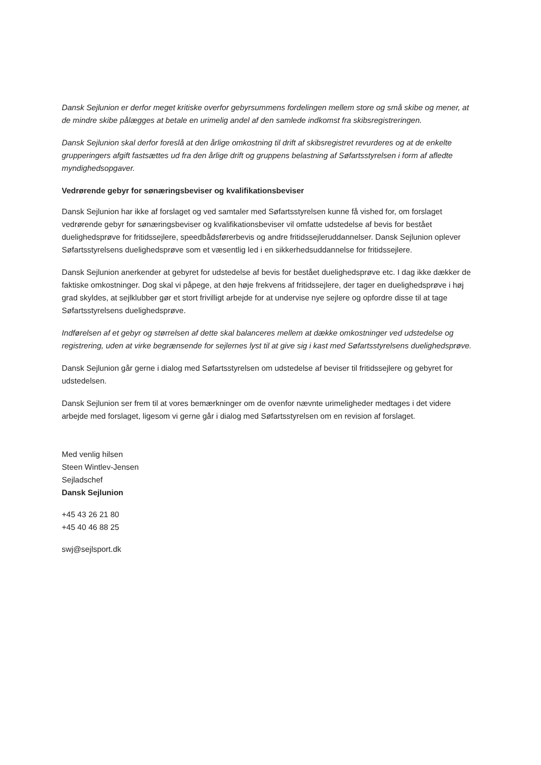Dansk Sejlunion er derfor meget kritiske overfor gebyrsummens fordelingen mellem store og små skibe og mener, at de mindre skibe pålægges at betale en urimelig andel af den samlede indkomst fra skibsregistreringen.
Dansk Sejlunion skal derfor foreslå at den årlige omkostning til drift af skibsregistret revurderes og at de enkelte grupperingers afgift fastsættes ud fra den årlige drift og gruppens belastning af Søfartsstyrelsen i form af afledte myndighedsopgaver.
Vedrørende gebyr for sønæringsbeviser og kvalifikationsbeviser
Dansk Sejlunion har ikke af forslaget og ved samtaler med Søfartsstyrelsen kunne få vished for, om forslaget vedrørende gebyr for sønæringsbeviser og kvalifikationsbeviser vil omfatte udstedelse af bevis for bestået duelighedsprøve for fritidssejlere, speedbådsførerbevis og andre fritidssejleruddannelser. Dansk Sejlunion oplever Søfartsstyrelsens duelighedsprøve som et væsentlig led i en sikkerhedsuddannelse for fritidssejlere.
Dansk Sejlunion anerkender at gebyret for udstedelse af bevis for bestået duelighedsprøve etc. I dag ikke dækker de faktiske omkostninger. Dog skal vi påpege, at den høje frekvens af fritidssejlere, der tager en duelighedsprøve i høj grad skyldes, at sejlklubber gør et stort frivilligt arbejde for at undervise nye sejlere og opfordre disse til at tage Søfartsstyrelsens duelighedsprøve.
Indførelsen af et gebyr og størrelsen af dette skal balanceres mellem at dække omkostninger ved udstedelse og registrering, uden at virke begrænsende for sejlernes lyst til at give sig i kast med Søfartsstyrelsens duelighedsprøve.
Dansk Sejlunion går gerne i dialog med Søfartsstyrelsen om udstedelse af beviser til fritidssejlere og gebyret for udstedelsen.
Dansk Sejlunion ser frem til at vores bemærkninger om de ovenfor nævnte urimeligheder medtages i det videre arbejde med forslaget, ligesom vi gerne går i dialog med Søfartsstyrelsen om en revision af forslaget.
Med venlig hilsen
Steen Wintlev-Jensen
Sejladschef
Dansk Sejlunion
+45 43 26 21 80
+45 40 46 88 25
swj@sejlsport.dk